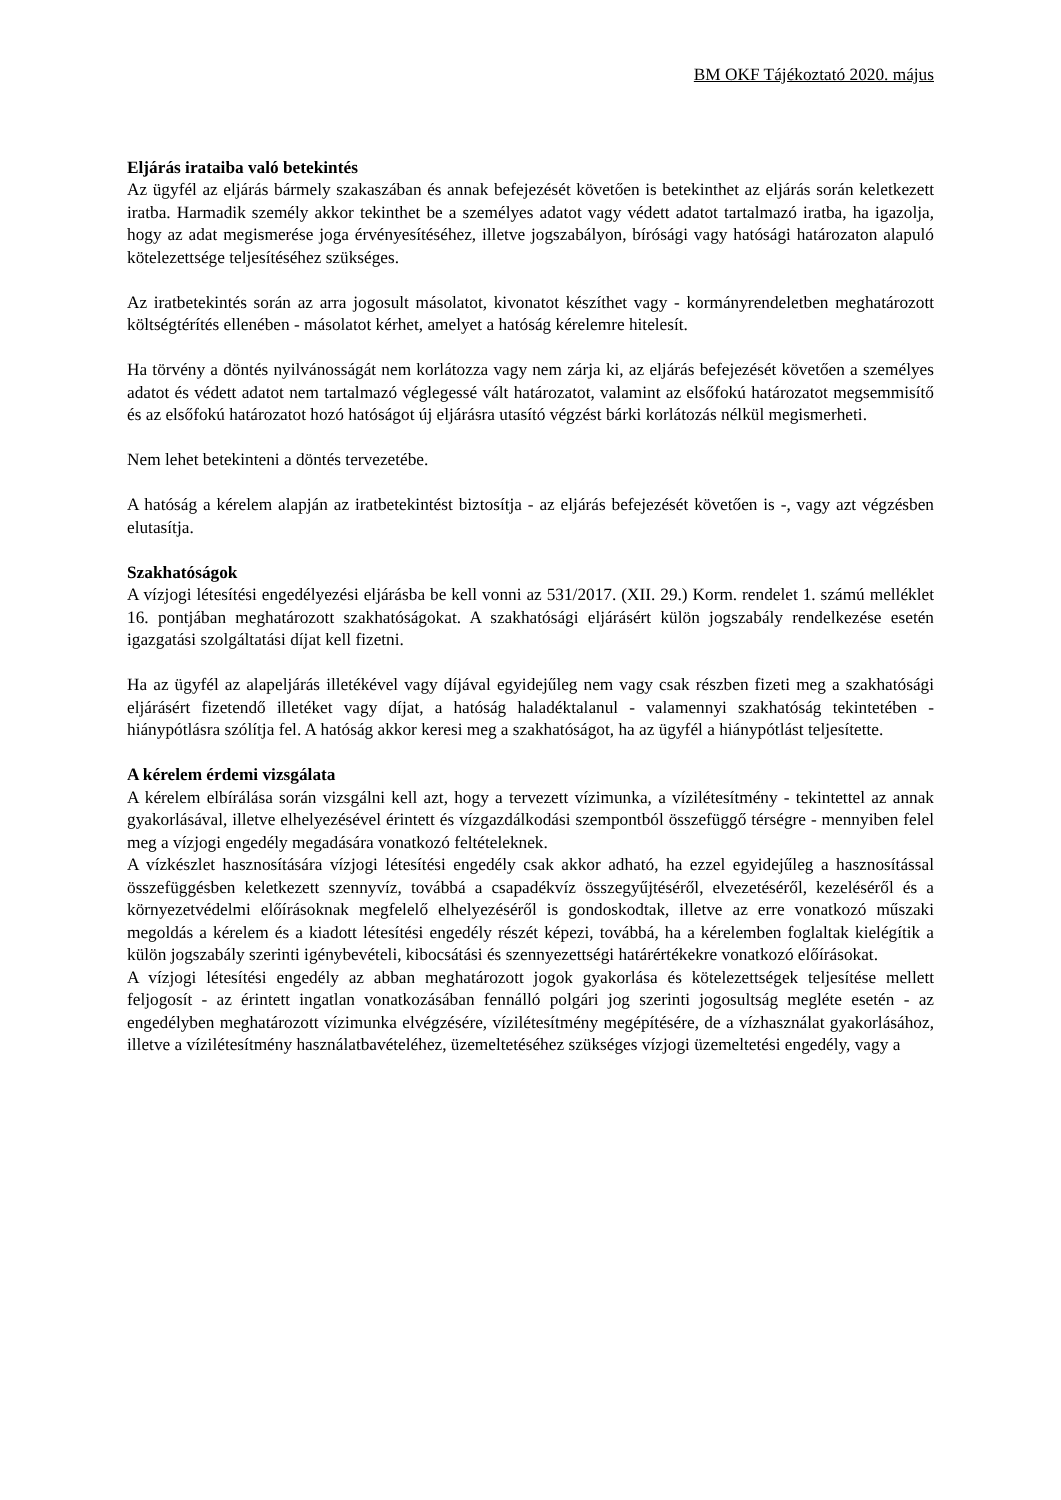BM OKF Tájékoztató 2020. május
Eljárás irataiba való betekintés
Az ügyfél az eljárás bármely szakaszában és annak befejezését követően is betekinthet az eljárás során keletkezett iratba. Harmadik személy akkor tekinthet be a személyes adatot vagy védett adatot tartalmazó iratba, ha igazolja, hogy az adat megismerése joga érvényesítéséhez, illetve jogszabályon, bírósági vagy hatósági határozaton alapuló kötelezettsége teljesítéséhez szükséges.
Az iratbetekintés során az arra jogosult másolatot, kivonatot készíthet vagy - kormányrendeletben meghatározott költségtérítés ellenében - másolatot kérhet, amelyet a hatóság kérelemre hitelesít.
Ha törvény a döntés nyilvánosságát nem korlátozza vagy nem zárja ki, az eljárás befejezését követően a személyes adatot és védett adatot nem tartalmazó véglegessé vált határozatot, valamint az elsőfokú határozatot megsemmisítő és az elsőfokú határozatot hozó hatóságot új eljárásra utasító végzést bárki korlátozás nélkül megismerheti.
Nem lehet betekinteni a döntés tervezetébe.
A hatóság a kérelem alapján az iratbetekintést biztosítja - az eljárás befejezését követően is -, vagy azt végzésben elutasítja.
Szakhatóságok
A vízjogi létesítési engedélyezési eljárásba be kell vonni az 531/2017. (XII. 29.) Korm. rendelet 1. számú melléklet 16. pontjában meghatározott szakhatóságokat. A szakhatósági eljárásért külön jogszabály rendelkezése esetén igazgatási szolgáltatási díjat kell fizetni.
Ha az ügyfél az alapeljárás illetékével vagy díjával egyidejűleg nem vagy csak részben fizeti meg a szakhatósági eljárásért fizetendő illetéket vagy díjat, a hatóság haladéktalanul - valamennyi szakhatóság tekintetében - hiánypótlásra szólítja fel. A hatóság akkor keresi meg a szakhatóságot, ha az ügyfél a hiánypótlást teljesítette.
A kérelem érdemi vizsgálata
A kérelem elbírálása során vizsgálni kell azt, hogy a tervezett vízimunka, a vízilétesítmény - tekintettel az annak gyakorlásával, illetve elhelyezésével érintett és vízgazdálkodási szempontból összefüggő térségre - mennyiben felel meg a vízjogi engedély megadására vonatkozó feltételeknek.
A vízkészlet hasznosítására vízjogi létesítési engedély csak akkor adható, ha ezzel egyidejűleg a hasznosítással összefüggésben keletkezett szennyvíz, továbbá a csapadékvíz összegyűjtéséről, elvezetéséről, kezeléséről és a környezetvédelmi előírásoknak megfelelő elhelyezéséről is gondoskodtak, illetve az erre vonatkozó műszaki megoldás a kérelem és a kiadott létesítési engedély részét képezi, továbbá, ha a kérelemben foglaltak kielégítik a külön jogszabály szerinti igénybevételi, kibocsátási és szennyezettségi határértékekre vonatkozó előírásokat.
A vízjogi létesítési engedély az abban meghatározott jogok gyakorlása és kötelezettségek teljesítése mellett feljogosít - az érintett ingatlan vonatkozásában fennálló polgári jog szerinti jogosultság megléte esetén - az engedélyben meghatározott vízimunka elvégzésére, vízilétesítmény megépítésére, de a vízhasználat gyakorlásához, illetve a vízilétesítmény használatbavételéhez, üzemeltetéséhez szükséges vízjogi üzemeltetési engedély, vagy a